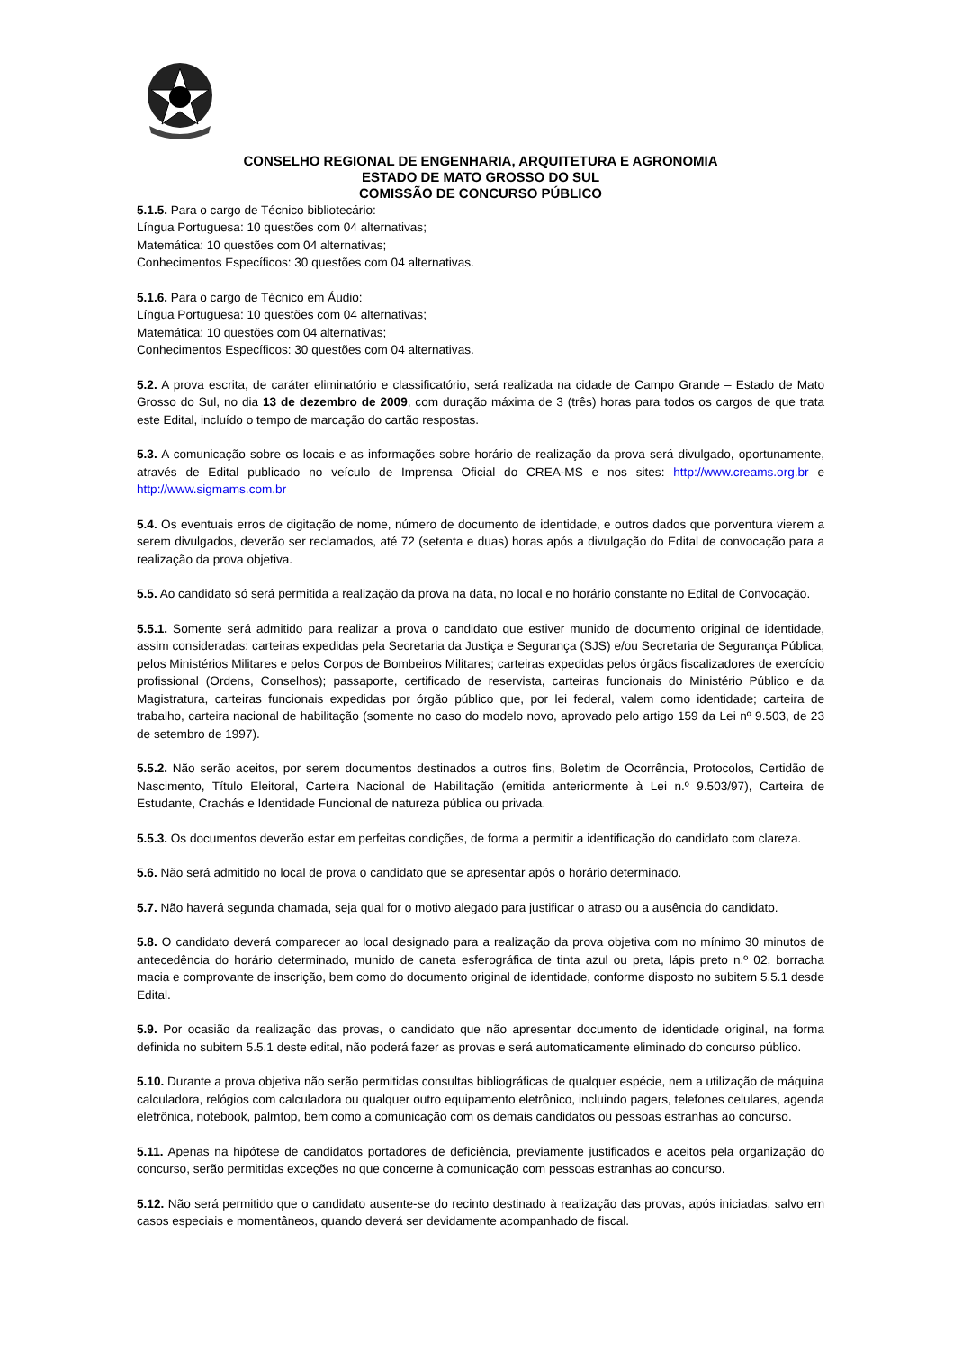CONSELHO REGIONAL DE ENGENHARIA, ARQUITETURA E AGRONOMIA
ESTADO DE MATO GROSSO DO SUL
COMISSÃO DE CONCURSO PÚBLICO
5.1.5. Para o cargo de Técnico bibliotecário:
Língua Portuguesa: 10 questões com 04 alternativas;
Matemática: 10 questões com 04 alternativas;
Conhecimentos Específicos: 30 questões com 04 alternativas.
5.1.6. Para o cargo de Técnico em Áudio:
Língua Portuguesa: 10 questões com 04 alternativas;
Matemática: 10 questões com 04 alternativas;
Conhecimentos Específicos: 30 questões com 04 alternativas.
5.2. A prova escrita, de caráter eliminatório e classificatório, será realizada na cidade de Campo Grande – Estado de Mato Grosso do Sul, no dia 13 de dezembro de 2009, com duração máxima de 3 (três) horas para todos os cargos de que trata este Edital, incluído o tempo de marcação do cartão respostas.
5.3. A comunicação sobre os locais e as informações sobre horário de realização da prova será divulgado, oportunamente, através de Edital publicado no veículo de Imprensa Oficial do CREA-MS e nos sites: http://www.creams.org.br e http://www.sigmams.com.br
5.4. Os eventuais erros de digitação de nome, número de documento de identidade, e outros dados que porventura vierem a serem divulgados, deverão ser reclamados, até 72 (setenta e duas) horas após a divulgação do Edital de convocação para a realização da prova objetiva.
5.5. Ao candidato só será permitida a realização da prova na data, no local e no horário constante no Edital de Convocação.
5.5.1. Somente será admitido para realizar a prova o candidato que estiver munido de documento original de identidade, assim consideradas: carteiras expedidas pela Secretaria da Justiça e Segurança (SJS) e/ou Secretaria de Segurança Pública, pelos Ministérios Militares e pelos Corpos de Bombeiros Militares; carteiras expedidas pelos órgãos fiscalizadores de exercício profissional (Ordens, Conselhos); passaporte, certificado de reservista, carteiras funcionais do Ministério Público e da Magistratura, carteiras funcionais expedidas por órgão público que, por lei federal, valem como identidade; carteira de trabalho, carteira nacional de habilitação (somente no caso do modelo novo, aprovado pelo artigo 159 da Lei nº 9.503, de 23 de setembro de 1997).
5.5.2. Não serão aceitos, por serem documentos destinados a outros fins, Boletim de Ocorrência, Protocolos, Certidão de Nascimento, Título Eleitoral, Carteira Nacional de Habilitação (emitida anteriormente à Lei n.º 9.503/97), Carteira de Estudante, Crachás e Identidade Funcional de natureza pública ou privada.
5.5.3. Os documentos deverão estar em perfeitas condições, de forma a permitir a identificação do candidato com clareza.
5.6. Não será admitido no local de prova o candidato que se apresentar após o horário determinado.
5.7. Não haverá segunda chamada, seja qual for o motivo alegado para justificar o atraso ou a ausência do candidato.
5.8. O candidato deverá comparecer ao local designado para a realização da prova objetiva com no mínimo 30 minutos de antecedência do horário determinado, munido de caneta esferográfica de tinta azul ou preta, lápis preto n.º 02, borracha macia e comprovante de inscrição, bem como do documento original de identidade, conforme disposto no subitem 5.5.1 desde Edital.
5.9. Por ocasião da realização das provas, o candidato que não apresentar documento de identidade original, na forma definida no subitem 5.5.1 deste edital, não poderá fazer as provas e será automaticamente eliminado do concurso público.
5.10. Durante a prova objetiva não serão permitidas consultas bibliográficas de qualquer espécie, nem a utilização de máquina calculadora, relógios com calculadora ou qualquer outro equipamento eletrônico, incluindo pagers, telefones celulares, agenda eletrônica, notebook, palmtop, bem como a comunicação com os demais candidatos ou pessoas estranhas ao concurso.
5.11. Apenas na hipótese de candidatos portadores de deficiência, previamente justificados e aceitos pela organização do concurso, serão permitidas exceções no que concerne à comunicação com pessoas estranhas ao concurso.
5.12. Não será permitido que o candidato ausente-se do recinto destinado à realização das provas, após iniciadas, salvo em casos especiais e momentâneos, quando deverá ser devidamente acompanhado de fiscal.